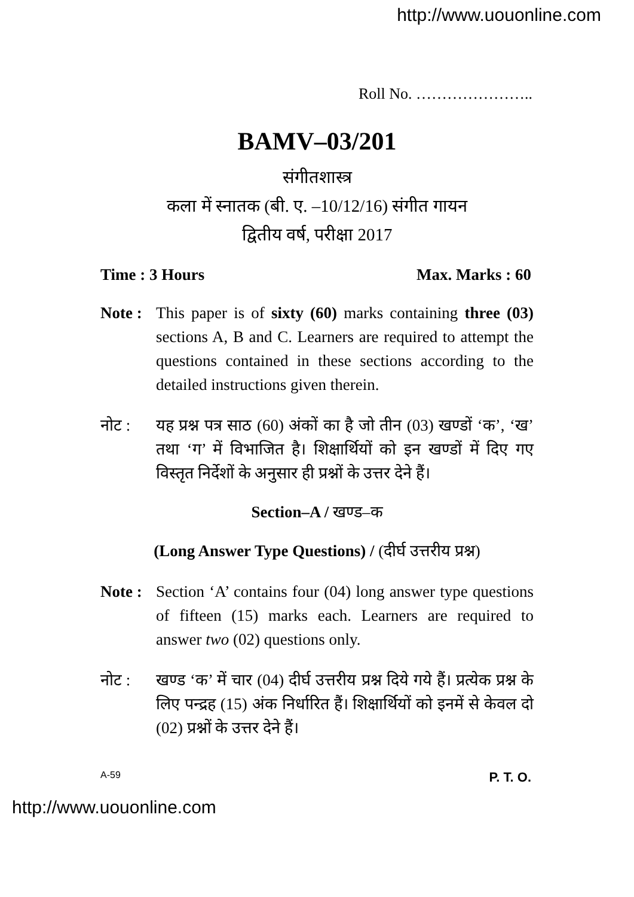http://www.uouonline.com
Roll No. …………………..
BAMV–03/201
संगीतशास्त्र
कला में स्नातक (बी. ए. –10/12/16) संगीत गायन
द्वितीय वर्ष, परीक्षा 2017
Time : 3 Hours Max. Marks : 60
Note :
This paper is of sixty (60) marks containing three (03) sections A, B and C. Learners are required to attempt the questions contained in these sections according to the detailed instructions given therein.
नोट : यह प्रश्न पत्र साठ (60) अंकों का है जो तीन (03) खण्डों ‘क’, ‘ख’ तथा ‘ग’ में विभाजित है। शिक्षार्थियों को इन खण्डों में दिए गए विस्तृत निर्देशों के अनुसार ही प्रश्नों के उत्तर देने हैं।
Section–A / खण्ड–क
(Long Answer Type Questions) / (दीर्घ उत्तरीय प्रश्न)
Note :
Section ‘A’ contains four (04) long answer type questions of fifteen (15) marks each. Learners are required to answer two (02) questions only.
नोट : खण्ड ‘क’ में चार (04) दीर्घ उत्तरीय प्रश्न दिये गये हैं। प्रत्येक प्रश्न के लिए पन्द्रह (15) अंक निर्धारित हैं। शिक्षार्थियों को इनमें से केवल दो (02) प्रश्नों के उत्तर देने हैं।
A-59 P. T. O.
http://www.uouonline.com